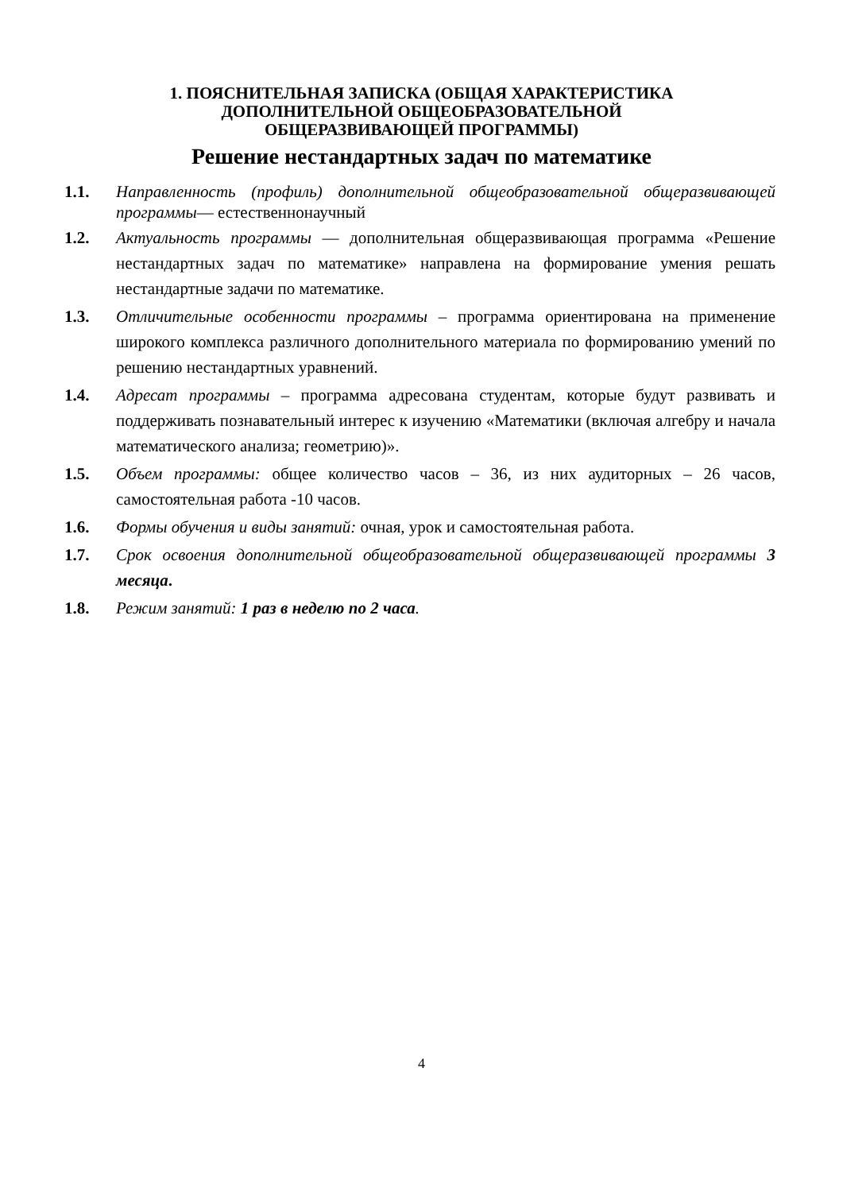1. ПОЯСНИТЕЛЬНАЯ ЗАПИСКА (ОБЩАЯ ХАРАКТЕРИСТИКА
ДОПОЛНИТЕЛЬНОЙ ОБЩЕОБРАЗОВАТЕЛЬНОЙ
ОБЩЕРАЗВИВАЮЩЕЙ ПРОГРАММЫ)
Решение нестандартных задач по математике
1.1. Направленность (профиль) дополнительной общеобразовательной общеразвивающей программы— естественнонаучный
1.2. Актуальность программы — дополнительная общеразвивающая программа «Решение нестандартных задач по математике» направлена на формирование умения решать нестандартные задачи по математике.
1.3. Отличительные особенности программы – программа ориентирована на применение широкого комплекса различного дополнительного материала по формированию умений по решению нестандартных уравнений.
1.4. Адресат программы – программа адресована студентам, которые будут развивать и поддерживать познавательный интерес к изучению «Математики (включая алгебру и начала математического анализа; геометрию)».
1.5. Объем программы: общее количество часов – 36, из них аудиторных – 26 часов, самостоятельная работа -10 часов.
1.6. Формы обучения и виды занятий: очная, урок и самостоятельная работа.
1.7. Срок освоения дополнительной общеобразовательной общеразвивающей программы 3 месяца.
1.8. Режим занятий: 1 раз в неделю по 2 часа.
4